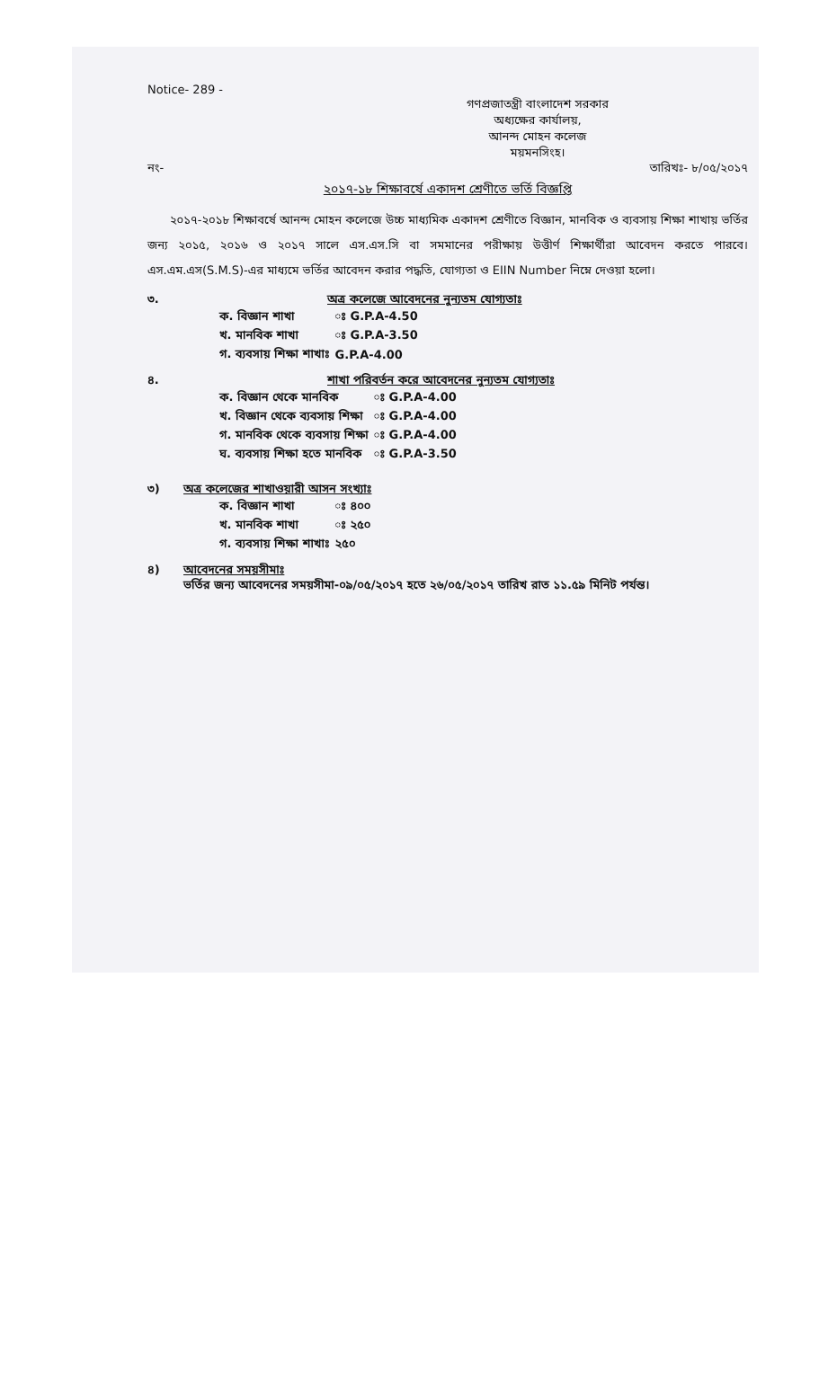Notice- 289 -
গণপ্রজাতন্ত্রী বাংলাদেশ সরকার
অধ্যক্ষের কার্যালয়,
আনন্দ মোহন কলেজ
ময়মনসিংহ।
নং- তারিখঃ- ৮/০৫/২০১৭
২০১৭-১৮ শিক্ষাবর্ষে একাদশ শ্রেণীতে ভর্তি বিজ্ঞপ্তি
২০১৭-২০১৮ শিক্ষাবর্ষে আনন্দ মোহন কলেজে উচ্চ মাধ্যমিক একাদশ শ্রেণীতে বিজ্ঞান, মানবিক ও ব্যবসায় শিক্ষা শাখায় ভর্তির জন্য ২০১৫, ২০১৬ ও ২০১৭ সালে এস.এস.সি বা সমমানের পরীক্ষায় উত্তীর্ণ শিক্ষার্থীরা আবেদন করতে পারবে। এস.এম.এস(S.M.S)-এর মাধ্যমে ভর্তির আবেদন করার পদ্ধতি, যোগ্যতা ও EIIN Number নিম্নে দেওয়া হলো।
৩. অত্র কলেজে আবেদনের নুন্যতম যোগ্যতাঃ
| ক. বিজ্ঞান শাখা | ঃ G.P.A-4.50 |
| খ. মানবিক শাখা | ঃ G.P.A-3.50 |
| গ. ব্যবসায় শিক্ষা শাখাঃ | G.P.A-4.00 |
৪. শাখা পরিবর্তন করে আবেদনের নুন্যতম যোগ্যতাঃ
| ক. বিজ্ঞান থেকে মানবিক | ঃ G.P.A-4.00 |
| খ. বিজ্ঞান থেকে ব্যবসায় শিক্ষা | ঃ G.P.A-4.00 |
| গ. মানবিক থেকে ব্যবসায় শিক্ষা | ঃ G.P.A-4.00 |
| ঘ. ব্যবসায় শিক্ষা হতে মানবিক | ঃ G.P.A-3.50 |
৩) অত্র কলেজের শাখাওয়ারী আসন সংখ্যাঃ
| ক. বিজ্ঞান শাখা | ঃ ৪০০ |
| খ. মানবিক শাখা | ঃ ২৫০ |
| গ. ব্যবসায় শিক্ষা শাখাঃ | ২৫০ |
৪) আবেদনের সময়সীমাঃ
ভর্তির জন্য আবেদনের সময়সীমা-০৯/০৫/২০১৭ হতে ২৬/০৫/২০১৭ তারিখ রাত ১১.৫৯ মিনিট পর্যন্ত।